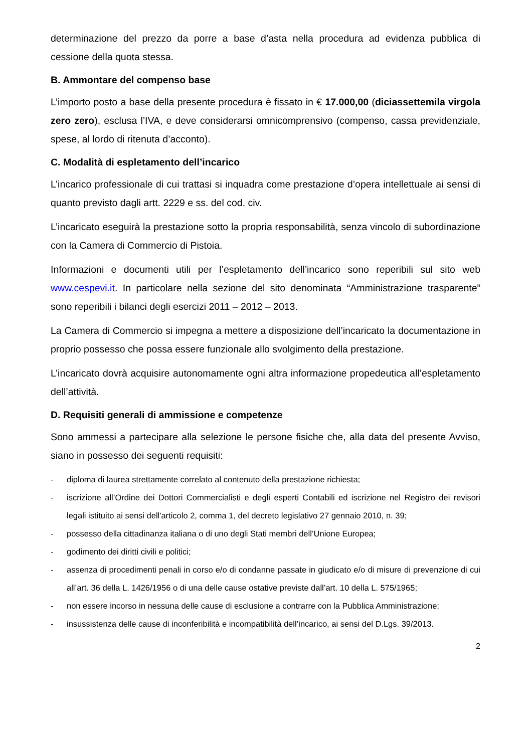determinazione del prezzo da porre a base d’asta nella procedura ad evidenza pubblica di cessione della quota stessa.
B. Ammontare del compenso base
L’importo posto a base della presente procedura è fissato in € 17.000,00 (diciassettemila virgola zero zero), esclusa l’IVA, e deve considerarsi omnicomprensivo (compenso, cassa previdenziale, spese, al lordo di ritenuta d’acconto).
C. Modalità di espletamento dell’incarico
L’incarico professionale di cui trattasi si inquadra come prestazione d’opera intellettuale ai sensi di quanto previsto dagli artt. 2229 e ss. del cod. civ.
L’incaricato eseguirà la prestazione sotto la propria responsabilità, senza vincolo di subordinazione con la Camera di Commercio di Pistoia.
Informazioni e documenti utili per l’espletamento dell’incarico sono reperibili sul sito web www.cespevi.it. In particolare nella sezione del sito denominata “Amministrazione trasparente” sono reperibili i bilanci degli esercizi 2011 – 2012 – 2013.
La Camera di Commercio si impegna a mettere a disposizione dell’incaricato la documentazione in proprio possesso che possa essere funzionale allo svolgimento della prestazione.
L’incaricato dovrà acquisire autonomamente ogni altra informazione propedeutica all’espletamento dell’attività.
D. Requisiti generali di ammissione e competenze
Sono ammessi a partecipare alla selezione le persone fisiche che, alla data del presente Avviso, siano in possesso dei seguenti requisiti:
- diploma di laurea strettamente correlato al contenuto della prestazione richiesta;
- iscrizione all’Ordine dei Dottori Commercialisti e degli esperti Contabili ed iscrizione nel Registro dei revisori legali istituito ai sensi dell'articolo 2, comma 1, del decreto legislativo 27 gennaio 2010, n. 39;
- possesso della cittadinanza italiana o di uno degli Stati membri dell’Unione Europea;
- godimento dei diritti civili e politici;
- assenza di procedimenti penali in corso e/o di condanne passate in giudicato e/o di misure di prevenzione di cui all’art. 36 della L. 1426/1956 o di una delle cause ostative previste dall’art. 10 della L. 575/1965;
- non essere incorso in nessuna delle cause di esclusione a contrarre con la Pubblica Amministrazione;
- insussistenza delle cause di inconferibilità e incompatibilità dell’incarico, ai sensi del D.Lgs. 39/2013.
2